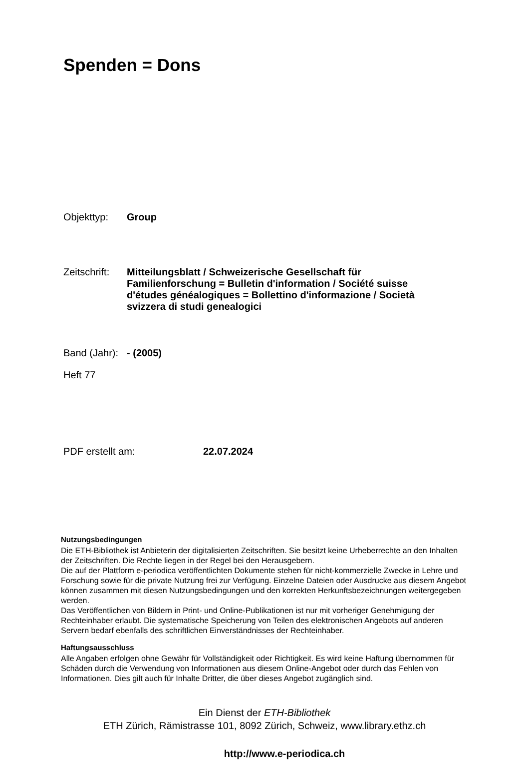Spenden = Dons
Objekttyp: Group
Zeitschrift:
Mitteilungsblatt / Schweizerische Gesellschaft für Familienforschung = Bulletin d'information / Société suisse d'études généalogiques = Bollettino d'informazione / Società svizzera di studi genealogici
Band (Jahr):
- (2005)
Heft 77
PDF erstellt am: 22.07.2024
Nutzungsbedingungen
Die ETH-Bibliothek ist Anbieterin der digitalisierten Zeitschriften. Sie besitzt keine Urheberrechte an den Inhalten der Zeitschriften. Die Rechte liegen in der Regel bei den Herausgebern.
Die auf der Plattform e-periodica veröffentlichten Dokumente stehen für nicht-kommerzielle Zwecke in Lehre und Forschung sowie für die private Nutzung frei zur Verfügung. Einzelne Dateien oder Ausdrucke aus diesem Angebot können zusammen mit diesen Nutzungsbedingungen und den korrekten Herkunftsbezeichnungen weitergegeben werden.
Das Veröffentlichen von Bildern in Print- und Online-Publikationen ist nur mit vorheriger Genehmigung der Rechteinhaber erlaubt. Die systematische Speicherung von Teilen des elektronischen Angebots auf anderen Servern bedarf ebenfalls des schriftlichen Einverständnisses der Rechteinhaber.
Haftungsausschluss
Alle Angaben erfolgen ohne Gewähr für Vollständigkeit oder Richtigkeit. Es wird keine Haftung übernommen für Schäden durch die Verwendung von Informationen aus diesem Online-Angebot oder durch das Fehlen von Informationen. Dies gilt auch für Inhalte Dritter, die über dieses Angebot zugänglich sind.
Ein Dienst der ETH-Bibliothek
ETH Zürich, Rämistrasse 101, 8092 Zürich, Schweiz, www.library.ethz.ch
http://www.e-periodica.ch